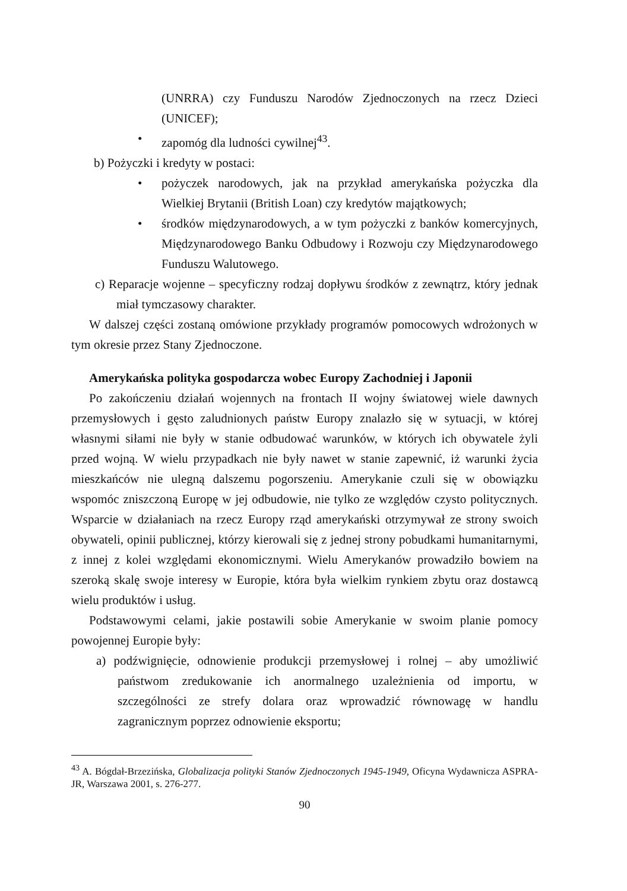(UNRRA) czy Funduszu Narodów Zjednoczonych na rzecz Dzieci (UNICEF);
• zapomóg dla ludności cywilnej<sup>43</sup>.
b) Pożyczki i kredyty w postaci:
• pożyczek narodowych, jak na przykład amerykańska pożyczka dla Wielkiej Brytanii (British Loan) czy kredytów majątkowych;
• środków międzynarodowych, a w tym pożyczki z banków komercyjnych, Międzynarodowego Banku Odbudowy i Rozwoju czy Międzynarodowego Funduszu Walutowego.
c) Reparacje wojenne – specyficzny rodzaj dopływu środków z zewnątrz, który jednak miał tymczasowy charakter.
W dalszej części zostaną omówione przykłady programów pomocowych wdrożonych w tym okresie przez Stany Zjednoczone.
Amerykańska polityka gospodarcza wobec Europy Zachodniej i Japonii
Po zakończeniu działań wojennych na frontach II wojny światowej wiele dawnych przemysłowych i gęsto zaludnionych państw Europy znalazło się w sytuacji, w której własnymi siłami nie były w stanie odbudować warunków, w których ich obywatele żyli przed wojną. W wielu przypadkach nie były nawet w stanie zapewnić, iż warunki życia mieszkańców nie ulegną dalszemu pogorszeniu. Amerykanie czuli się w obowiązku wspomóc zniszczoną Europę w jej odbudowie, nie tylko ze względów czysto politycznych. Wsparcie w działaniach na rzecz Europy rząd amerykański otrzymywał ze strony swoich obywateli, opinii publicznej, którzy kierowali się z jednej strony pobudkami humanitarnymi, z innej z kolei względami ekonomicznymi. Wielu Amerykanów prowadziło bowiem na szeroką skalę swoje interesy w Europie, która była wielkim rynkiem zbytu oraz dostawcą wielu produktów i usług.
Podstawowymi celami, jakie postawili sobie Amerykanie w swoim planie pomocy powojennej Europie były:
a) podźwignięcie, odnowienie produkcji przemysłowej i rolnej – aby umożliwić państwom zredukowanie ich anormalnego uzależnienia od importu, w szczególności ze strefy dolara oraz wprowadzić równowagę w handlu zagranicznym poprzez odnowienie eksportu;
<sup>43</sup> A. Bógdał-Brzezińska, Globalizacja polityki Stanów Zjednoczonych 1945-1949, Oficyna Wydawnicza ASPRA-JR, Warszawa 2001, s. 276-277.
90